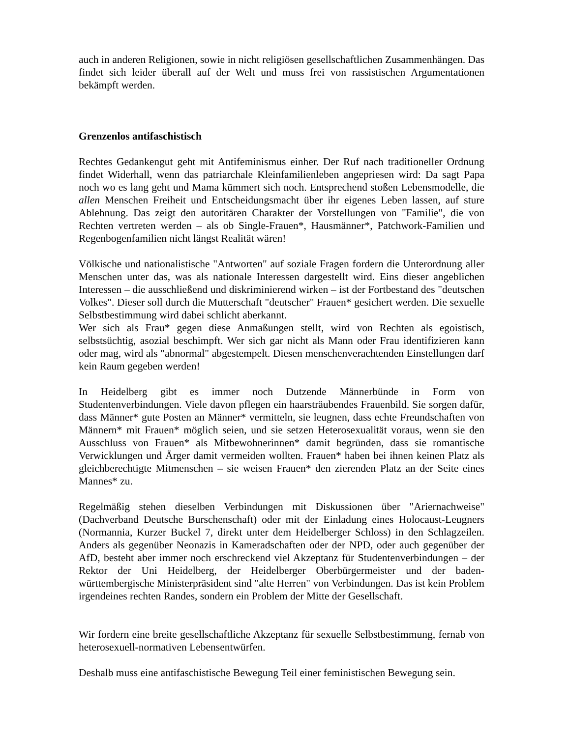auch in anderen Religionen, sowie in nicht religiösen gesellschaftlichen Zusammenhängen. Das findet sich leider überall auf der Welt und muss frei von rassistischen Argumentationen bekämpft werden.
Grenzenlos antifaschistisch
Rechtes Gedankengut geht mit Antifeminismus einher. Der Ruf nach traditioneller Ordnung findet Widerhall, wenn das patriarchale Kleinfamilienleben angepriesen wird: Da sagt Papa noch wo es lang geht und Mama kümmert sich noch. Entsprechend stoßen Lebensmodelle, die allen Menschen Freiheit und Entscheidungsmacht über ihr eigenes Leben lassen, auf sture Ablehnung. Das zeigt den autoritären Charakter der Vorstellungen von "Familie", die von Rechten vertreten werden – als ob Single-Frauen*, Hausmänner*, Patchwork-Familien und Regenbogenfamilien nicht längst Realität wären!
Völkische und nationalistische "Antworten" auf soziale Fragen fordern die Unterordnung aller Menschen unter das, was als nationale Interessen dargestellt wird. Eins dieser angeblichen Interessen – die ausschließend und diskriminierend wirken – ist der Fortbestand des "deutschen Volkes". Dieser soll durch die Mutterschaft "deutscher" Frauen* gesichert werden. Die sexuelle Selbstbestimmung wird dabei schlicht aberkannt.
Wer sich als Frau* gegen diese Anmaßungen stellt, wird von Rechten als egoistisch, selbstsüchtig, asozial beschimpft. Wer sich gar nicht als Mann oder Frau identifizieren kann oder mag, wird als "abnormal" abgestempelt. Diesen menschenverachtenden Einstellungen darf kein Raum gegeben werden!
In Heidelberg gibt es immer noch Dutzende Männerbünde in Form von Studentenverbindungen. Viele davon pflegen ein haarsträubendes Frauenbild. Sie sorgen dafür, dass Männer* gute Posten an Männer* vermitteln, sie leugnen, dass echte Freundschaften von Männern* mit Frauen* möglich seien, und sie setzen Heterosexualität voraus, wenn sie den Ausschluss von Frauen* als Mitbewohnerinnen* damit begründen, dass sie romantische Verwicklungen und Ärger damit vermeiden wollten. Frauen* haben bei ihnen keinen Platz als gleichberechtigte Mitmenschen – sie weisen Frauen* den zierenden Platz an der Seite eines Mannes* zu.
Regelmäßig stehen dieselben Verbindungen mit Diskussionen über "Ariernachweise" (Dachverband Deutsche Burschenschaft) oder mit der Einladung eines Holocaust-Leugners (Normannia, Kurzer Buckel 7, direkt unter dem Heidelberger Schloss) in den Schlagzeilen. Anders als gegenüber Neonazis in Kameradschaften oder der NPD, oder auch gegenüber der AfD, besteht aber immer noch erschreckend viel Akzeptanz für Studentenverbindungen – der Rektor der Uni Heidelberg, der Heidelberger Oberbürgermeister und der baden-württembergische Ministerpräsident sind "alte Herren" von Verbindungen. Das ist kein Problem irgendeines rechten Randes, sondern ein Problem der Mitte der Gesellschaft.
Wir fordern eine breite gesellschaftliche Akzeptanz für sexuelle Selbstbestimmung, fernab von heterosexuell-normativen Lebensentwürfen.
Deshalb muss eine antifaschistische Bewegung Teil einer feministischen Bewegung sein.